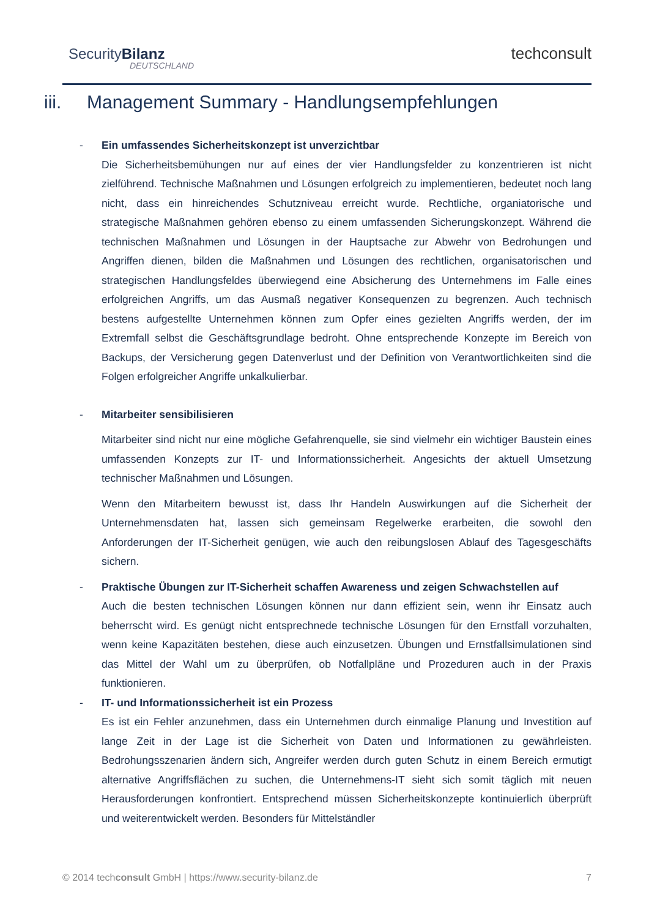SecurityBilanz
DEUTSCHLAND
techconsult
iii. Management Summary - Handlungsempfehlungen
- Ein umfassendes Sicherheitskonzept ist unverzichtbar
Die Sicherheitsbemühungen nur auf eines der vier Handlungsfelder zu konzentrieren ist nicht zielführend. Technische Maßnahmen und Lösungen erfolgreich zu implementieren, bedeutet noch lang nicht, dass ein hinreichendes Schutzniveau erreicht wurde. Rechtliche, organiatorische und strategische Maßnahmen gehören ebenso zu einem umfassenden Sicherungskonzept. Während die technischen Maßnahmen und Lösungen in der Hauptsache zur Abwehr von Bedrohungen und Angriffen dienen, bilden die Maßnahmen und Lösungen des rechtlichen, organisatorischen und strategischen Handlungsfeldes überwiegend eine Absicherung des Unternehmens im Falle eines erfolgreichen Angriffs, um das Ausmaß negativer Konsequenzen zu begrenzen. Auch technisch bestens aufgestellte Unternehmen können zum Opfer eines gezielten Angriffs werden, der im Extremfall selbst die Geschäftsgrundlage bedroht. Ohne entsprechende Konzepte im Bereich von Backups, der Versicherung gegen Datenverlust und der Definition von Verantwortlichkeiten sind die Folgen erfolgreicher Angriffe unkalkulierbar.
- Mitarbeiter sensibilisieren
Mitarbeiter sind nicht nur eine mögliche Gefahrenquelle, sie sind vielmehr ein wichtiger Baustein eines umfassenden Konzepts zur IT- und Informationssicherheit. Angesichts der aktuell Umsetzung technischer Maßnahmen und Lösungen.
Wenn den Mitarbeitern bewusst ist, dass Ihr Handeln Auswirkungen auf die Sicherheit der Unternehmensdaten hat, lassen sich gemeinsam Regelwerke erarbeiten, die sowohl den Anforderungen der IT-Sicherheit genügen, wie auch den reibungslosen Ablauf des Tagesgeschäfts sichern.
- Praktische Übungen zur IT-Sicherheit schaffen Awareness und zeigen Schwachstellen auf
Auch die besten technischen Lösungen können nur dann effizient sein, wenn ihr Einsatz auch beherrscht wird. Es genügt nicht entsprechnede technische Lösungen für den Ernstfall vorzuhalten, wenn keine Kapazitäten bestehen, diese auch einzusetzen. Übungen und Ernstfallsimulationen sind das Mittel der Wahl um zu überprüfen, ob Notfallpläne und Prozeduren auch in der Praxis funktionieren.
- IT- und Informationssicherheit ist ein Prozess
Es ist ein Fehler anzunehmen, dass ein Unternehmen durch einmalige Planung und Investition auf lange Zeit in der Lage ist die Sicherheit von Daten und Informationen zu gewährleisten. Bedrohungsszenarien ändern sich, Angreifer werden durch guten Schutz in einem Bereich ermutigt alternative Angriffsflächen zu suchen, die Unternehmens-IT sieht sich somit täglich mit neuen Herausforderungen konfrontiert. Entsprechend müssen Sicherheitskonzepte kontinuierlich überprüft und weiterentwickelt werden. Besonders für Mittelständler
© 2014 techconsult GmbH | https://www.security-bilanz.de 7